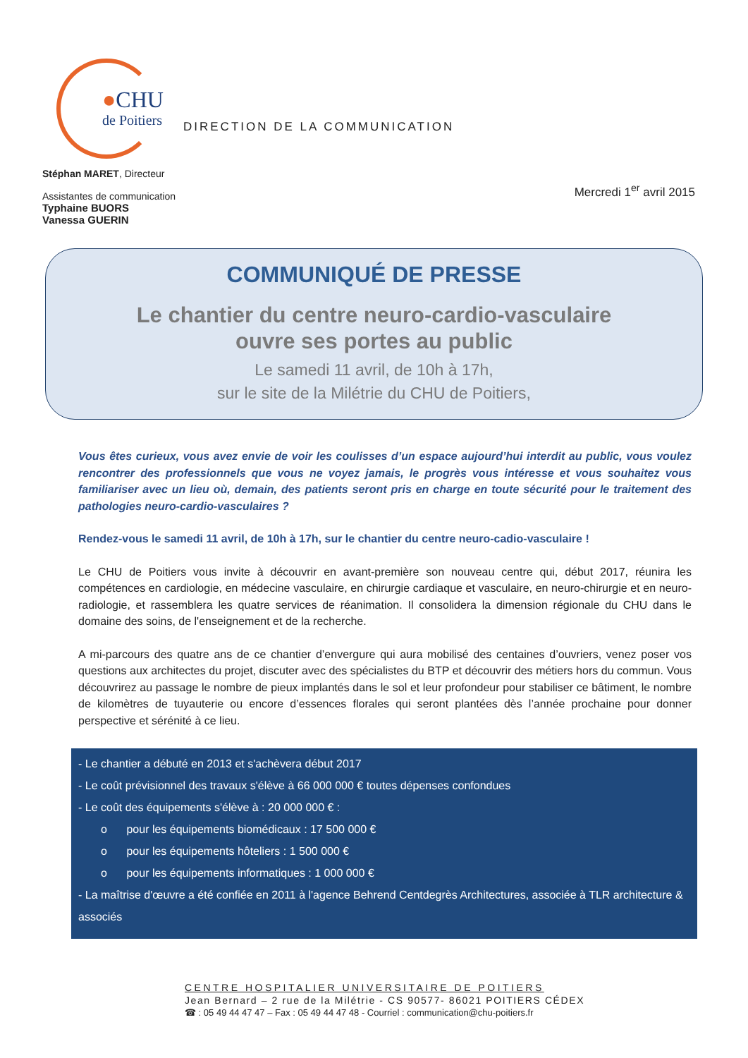●CHU
de Poitiers
DIRECTION DE LA COMMUNICATION
Stéphan MARET, Directeur
Assistantes de communication
Typhaine BUORS
Vanessa GUERIN
Mercredi 1<sup>er</sup> avril 2015
COMMUNIQUÉ DE PRESSE
Le chantier du centre neuro-cardio-vasculaire
ouvre ses portes au public
Le samedi 11 avril, de 10h à 17h,
sur le site de la Milétrie du CHU de Poitiers,
Vous êtes curieux, vous avez envie de voir les coulisses d’un espace aujourd’hui interdit au public, vous voulez rencontrer des professionnels que vous ne voyez jamais, le progrès vous intéresse et vous souhaitez vous familiariser avec un lieu où, demain, des patients seront pris en charge en toute sécurité pour le traitement des pathologies neuro-cardio-vasculaires ?
Rendez-vous le samedi 11 avril, de 10h à 17h, sur le chantier du centre neuro-cadio-vasculaire !
Le CHU de Poitiers vous invite à découvrir en avant-première son nouveau centre qui, début 2017, réunira les compétences en cardiologie, en médecine vasculaire, en chirurgie cardiaque et vasculaire, en neuro-chirurgie et en neuro-radiologie, et rassemblera les quatre services de réanimation. Il consolidera la dimension régionale du CHU dans le domaine des soins, de l'enseignement et de la recherche.
A mi-parcours des quatre ans de ce chantier d’envergure qui aura mobilisé des centaines d’ouvriers, venez poser vos questions aux architectes du projet, discuter avec des spécialistes du BTP et découvrir des métiers hors du commun. Vous découvrirez au passage le nombre de pieux implantés dans le sol et leur profondeur pour stabiliser ce bâtiment, le nombre de kilomètres de tuyauterie ou encore d’essences florales qui seront plantées dès l’année prochaine pour donner perspective et sérénité à ce lieu.
- Le chantier a débuté en 2013 et s'achèvera début 2017
- Le coût prévisionnel des travaux s'élève à 66 000 000 € toutes dépenses confondues
- Le coût des équipements s'élève à : 20 000 000 € :
o pour les équipements biomédicaux : 17 500 000 €
o pour les équipements hôteliers : 1 500 000 €
o pour les équipements informatiques : 1 000 000 €
- La maîtrise d'œuvre a été confiée en 2011 à l'agence Behrend Centdegrès Architectures, associée à TLR architecture & associés
CENTRE HOSPITALIER UNIVERSITAIRE DE POITIERS
Jean Bernard – 2 rue de la Milétrie - CS 90577- 86021 POITIERS CÉDEX
☎ : 05 49 44 47 47 – Fax : 05 49 44 47 48 - Courriel : communication@chu-poitiers.fr